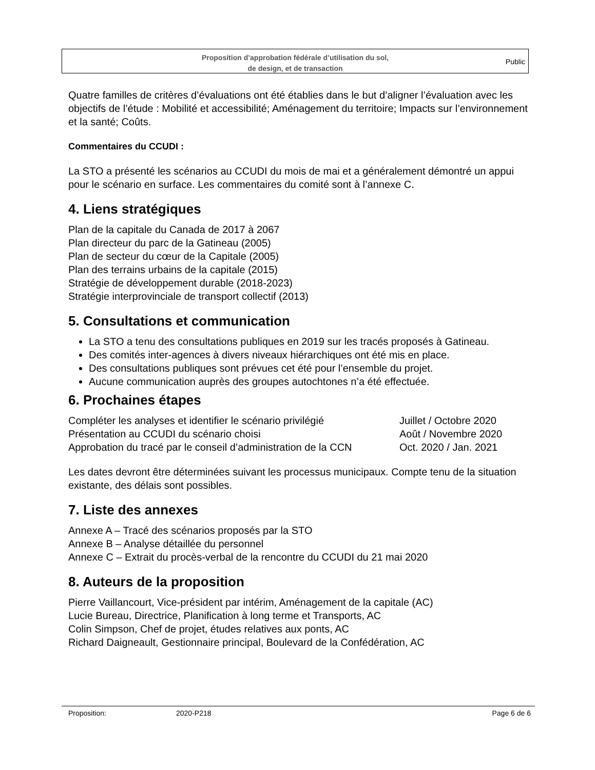Proposition d’approbation fédérale d’utilisation du sol,
de design, et de transaction
Public
Quatre familles de critères d’évaluations ont été établies dans le but d’aligner l’évaluation avec les objectifs de l’étude : Mobilité et accessibilité; Aménagement du territoire; Impacts sur l’environnement et la santé; Coûts.
Commentaires du CCUDI :
La STO a présenté les scénarios au CCUDI du mois de mai et a généralement démontré un appui pour le scénario en surface. Les commentaires du comité sont à l’annexe C.
4. Liens stratégiques
Plan de la capitale du Canada de 2017 à 2067
Plan directeur du parc de la Gatineau (2005)
Plan de secteur du cœur de la Capitale (2005)
Plan des terrains urbains de la capitale (2015)
Stratégie de développement durable (2018-2023)
Stratégie interprovinciale de transport collectif (2013)
5. Consultations et communication
La STO a tenu des consultations publiques en 2019 sur les tracés proposés à Gatineau.
Des comités inter-agences à divers niveaux hiérarchiques ont été mis en place.
Des consultations publiques sont prévues cet été pour l’ensemble du projet.
Aucune communication auprès des groupes autochtones n’a été effectuée.
6. Prochaines étapes
| Compléter les analyses et identifier le scénario privilégié | Juillet / Octobre 2020 |
| Présentation au CCUDI du scénario choisi | Août / Novembre 2020 |
| Approbation du tracé par le conseil d’administration de la CCN | Oct. 2020 / Jan. 2021 |
Les dates devront être déterminées suivant les processus municipaux. Compte tenu de la situation existante, des délais sont possibles.
7. Liste des annexes
Annexe A – Tracé des scénarios proposés par la STO
Annexe B – Analyse détaillée du personnel
Annexe C – Extrait du procès-verbal de la rencontre du CCUDI du 21 mai 2020
8. Auteurs de la proposition
Pierre Vaillancourt, Vice-président par intérim, Aménagement de la capitale (AC)
Lucie Bureau, Directrice, Planification à long terme et Transports, AC
Colin Simpson, Chef de projet, études relatives aux ponts, AC
Richard Daigneault, Gestionnaire principal, Boulevard de la Confédération, AC
Proposition: 2020-P218 Page 6 de 6